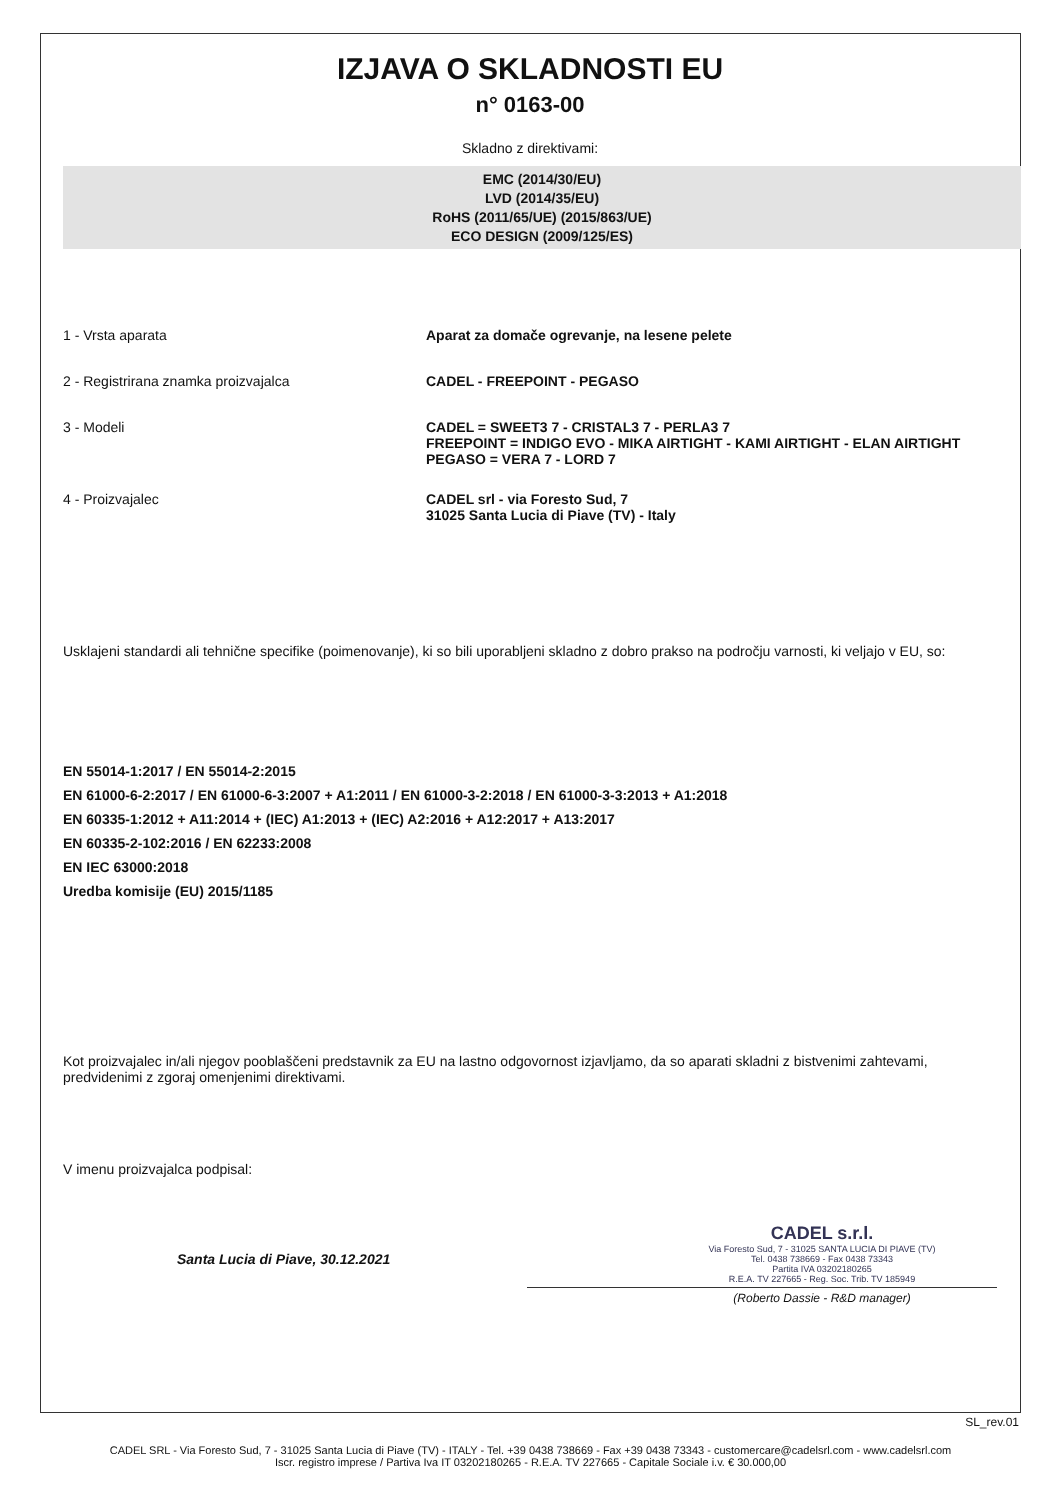IZJAVA O SKLADNOSTI EU
n° 0163-00
Skladno z direktivami:
EMC (2014/30/EU)
LVD (2014/35/EU)
RoHS (2011/65/UE) (2015/863/UE)
ECO DESIGN (2009/125/ES)
1 - Vrsta aparata Aparat za domače ogrevanje, na lesene pelete
2 - Registrirana znamka proizvajalca CADEL - FREEPOINT - PEGASO
3 - Modeli CADEL = SWEET3 7 - CRISTAL3 7 - PERLA3 7
FREEPOINT = INDIGO EVO - MIKA AIRTIGHT - KAMI AIRTIGHT - ELAN AIRTIGHT
PEGASO = VERA 7 - LORD 7
4 - Proizvajalec CADEL srl - via Foresto Sud, 7
31025 Santa Lucia di Piave (TV) - Italy
Usklajeni standardi ali tehnične specifike (poimenovanje), ki so bili uporabljeni skladno z dobro prakso na področju varnosti, ki veljajo v EU, so:
EN 55014-1:2017 / EN 55014-2:2015
EN 61000-6-2:2017 / EN 61000-6-3:2007 + A1:2011 / EN 61000-3-2:2018 / EN 61000-3-3:2013 + A1:2018
EN 60335-1:2012 + A11:2014 + (IEC) A1:2013 + (IEC) A2:2016 + A12:2017 + A13:2017
EN 60335-2-102:2016 / EN 62233:2008
EN IEC 63000:2018
Uredba komisije (EU) 2015/1185
Kot proizvajalec in/ali njegov pooblaščeni predstavnik za EU na lastno odgovornost izjavljamo, da so aparati skladni z bistvenimi zahtevami, predvidenimi z zgoraj omenjenimi direktivami.
V imenu proizvajalca podpisal:
Santa Lucia di Piave, 30.12.2021
CADEL s.r.l.
Via Foresto Sud, 7 - 31025 SANTA LUCIA DI PIAVE (TV)
Tel. 0438 738669 - Fax 0438 73343
Partita IVA 03202180265
R.E.A. TV 227665 - Reg. Soc. Trib. TV 185949
(Roberto Dassie - R&D manager)
SL_rev.01
CADEL SRL - Via Foresto Sud, 7 - 31025 Santa Lucia di Piave (TV) - ITALY - Tel. +39 0438 738669 - Fax +39 0438 73343 - customercare@cadelsrl.com - www.cadelsrl.com
Iscr. registro imprese / Partiva Iva IT 03202180265 - R.E.A. TV 227665 - Capitale Sociale i.v. € 30.000,00